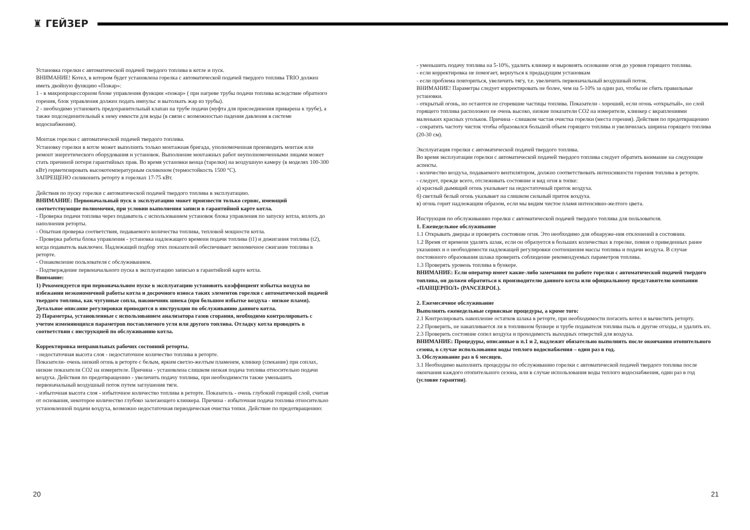♜ ГЕЙЗЕР
Установка горелки с автоматической подачей твердого топлива в котле и пуск.
ВНИМАНИЕ! Котел, в котором будет установлена горелка с автоматической подачей твердого топлива TRIO должен иметь двойную функцию «Пожар»:
1 - в микропроцессорном блоке управления функции «пожар» ( при нагреве трубы подачи топлива вследствие обратного горения, блок управления должен подать импульс и вытолкать жар из трубы).
2 - необходимо установить предохранительный клапан на трубе подачи (муфта для присоединения приварена к трубе), а также подсоединительный к нему емкости для воды (в связи с возможностью падения давления в системе водоснабжения).
Монтаж горелки с автоматической подачей твердого топлива.
Установку горелки в котле может выполнить только монтажная бригада, уполномоченная производить монтаж или ремонт энергетического оборудования и установок. Выполнение монтажных работ неуполномоченными лицами может стать причиной потери гарантийных прав. Во время установки венца (тарелки) на воздушную камеру (в моделях 100-300 кВт) герметизировать высокотемпературным силиконом (термостойкость 1500 °С).
ЗАПРЕЩЕНО силиконить реторту в горелках 17-75 кВт.
Действия по пуску горелки с автоматической подачей твердого топлива в эксплуатацию.
ВНИМАНИЕ: Первоначальный пуск в эксплуатацию может произвести только сервис, имеющий соответствующие полномочия, при условии выполнения записи в гарантийной карте котла.
- Проверка подачи топлива через подаватель с использованием установок блока управления по запуску котла, вплоть до наполнения реторты.
- Опытная проверка соответствия, подаваемого количества топлива, тепловой мощности котла.
- Проверка работы блока управления - установка надлежащего времени подачи топлива (t1) и дожигания топлива (t2), когда подаватель выключен. Надлежащий подбор этих показателей обеспечивает экономичное сжигание топлива в реторте.
- Ознакомление пользователя с обслуживанием.
- Подтверждение первоначального пуска в эксплуатацию записью в гарантийной карте котла.
Внимание:
1) Рекомендуется при первоначальном пуске в эксплуатацию установить коэффициент избытка воздуха во избежании неэкономичной работы котла и досрочного износа таких элементов горелки с автоматической подачей твердого топлива, как чугунные сопла, наконечник шнека (при большом избытке воздуха - низкое пламя). Детальное описание регулировки приводится в инструкции по обслуживанию данного котла.
2) Параметры, установленные с использованием анализатора газов сгорания, необходимо контролировать с учетом изменяющихся параметров поставляемого угля или другого топлива. Отладку котла проводить в соответствии с инструкцией по обслуживанию котла.
Корректировка неправильных рабочих состояний реторты.
- недостаточная высота слоя - недостаточное количество топлива в реторте.
Показатели- очень низкий огонь в реторте с белым, ярким светло-желтым пламенем, клинкер (спекание) при соплах, низкие показатели СО2 на измерителе. Причина - установлена слишком низкая подача топлива относительно подачи воздуха. Действия по предотвращению - увеличить подачу топлива, при необходимости также уменьшить первоначальный воздушный поток путем заглушения тяги.
- избыточная высота слоя - избыточное количество топлива в реторте. Показатель - очень глубокий горящий слой, считая от основания, некоторое количество глубоко залегающего клинкера. Причина - избыточная подача топлива относительно установленной подачи воздуха, возможно недостаточная периодическая очистка топки. Действие по предотвращению:
- уменьшить подачу топлива на 5-10%, удалить клинкер и выровнять основание огня до уровня горящего топлива.
- если корректировка не помогает, вернуться к предыдущим установкам
- если проблема повториться, увеличить тягу, т.е. увеличить первоначальный воздушный поток.
ВНИМАНИЕ! Параметры следует корректировать не более, чем на 5-10% за один раз, чтобы не сбить правильные установки.
- открытый огонь, но остаются не сгоревшие частицы топлива. Показатели - хороший, если огонь «открытый», но слой горящего топлива расположен не очень высоко, низкие показатели СО2 на измерителе, клинкер с вкраплениями маленьких красных угольков. Причина - слишком частая очистка горелки (места горения). Действия по предотвращению - сократить частоту чисток чтобы образовался большой объем горящего топлива и увеличилась ширина горящего топлива (20-30 см).
Эксплуатация горелки с автоматической подачей твердого топлива.
Во время эксплуатации горелки с автоматической подачей твердого топлива следует обратить внимание на следующие аспекты.
- количество воздуха, подаваемого вентилятором, должно соответствовать интенсивности горения топлива в реторте.
- следует, прежде всего, отслеживать состояние и вид огня в топке:
а) красный дымящий огонь указывает на недостаточный приток воздуха.
б) светлый белый огонь указывает на слишком сильный приток воздуха.
в) огонь горит надлежащим образом, если мы видим чистое пламя интенсивно-желтого цвета.
Инструкция по обслуживанию горелки с автоматической подачей твердого топлива для пользователя.
1. Еженедельное обслуживание
1.1 Открывать дверцы и проверять состояние огня. Это необходимо для обнаруже-ния отклонений в состоянии.
1.2 Время от времени удалять шлак, если он образуется в больших количествах в горелке, помня о приведенных ранее указаниях и о необходимости надлежащей регулировки соотношения массы топлива и подачи воздуха. В случае постоянного образования шлака проверить соблюдение рекомендуемых параметров топлива.
1.3 Проверять уровень топлива в бункере.
ВНИМАНИЕ: Если оператор имеет какие-либо замечания по работе горелки с автоматической подачей твердого топлива, он должен обратиться к производителю данного котла или официальному представителю компании «ПАНЦЕРПОЛ» (PANCERPOL).
2. Ежемесячное обслуживание
Выполнять еженедельные сервисные процедуры, а кроме того:
2.1 Контролировать накопление остатков шлака в реторте, при необходимости погасить котел и вычистить реторту.
2.2 Проверить, не накапливается ли в топливном бункере и трубе подавателя топлива пыль и другие отходы, и удалить их.
2.3 Проверить состояние сопел воздуха и проходимость выходных отверстий для воздуха.
ВНИМАНИЕ: Процедуры, описанные в п.1 и 2, надлежит обязательно выполнить после окончания отопительного сезона, в случае использования воды теплого водоснабжения – один раз в год.
3. Обслуживание раз в 6 месяцев.
3.1 Необходимо выполнить процедуры по обслуживанию горелки с автоматической подачей твердого топлива после окончания каждого отопительного сезона, или в случае использования воды теплого водоснабжения, один раз в год (условие гарантии).
20 21